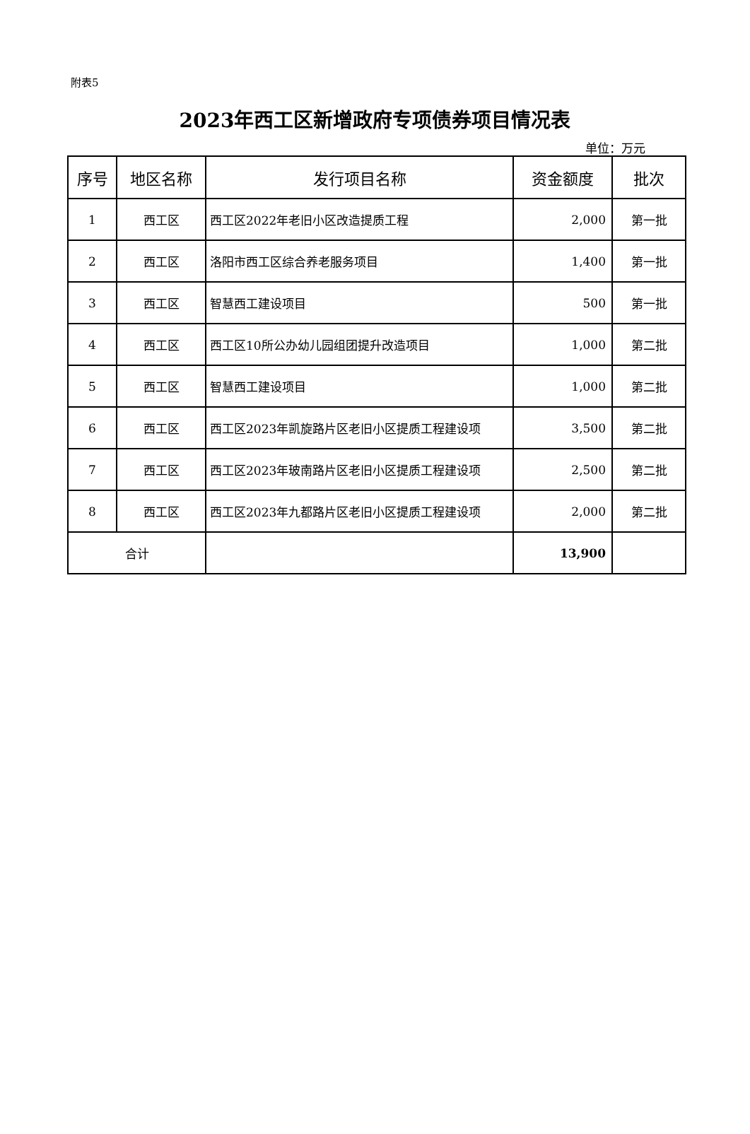附表5
2023年西工区新增政府专项债券项目情况表
单位：万元
| 序号 | 地区名称 | 发行项目名称 | 资金额度 | 批次 |
| --- | --- | --- | --- | --- |
| 1 | 西工区 | 西工区2022年老旧小区改造提质工程 | 2,000 | 第一批 |
| 2 | 西工区 | 洛阳市西工区综合养老服务项目 | 1,400 | 第一批 |
| 3 | 西工区 | 智慧西工建设项目 | 500 | 第一批 |
| 4 | 西工区 | 西工区10所公办幼儿园组团提升改造项目 | 1,000 | 第二批 |
| 5 | 西工区 | 智慧西工建设项目 | 1,000 | 第二批 |
| 6 | 西工区 | 西工区2023年凯旋路片区老旧小区提质工程建设项 | 3,500 | 第二批 |
| 7 | 西工区 | 西工区2023年玻南路片区老旧小区提质工程建设项 | 2,500 | 第二批 |
| 8 | 西工区 | 西工区2023年九都路片区老旧小区提质工程建设项 | 2,000 | 第二批 |
| 合计 | | | 13,900 | |